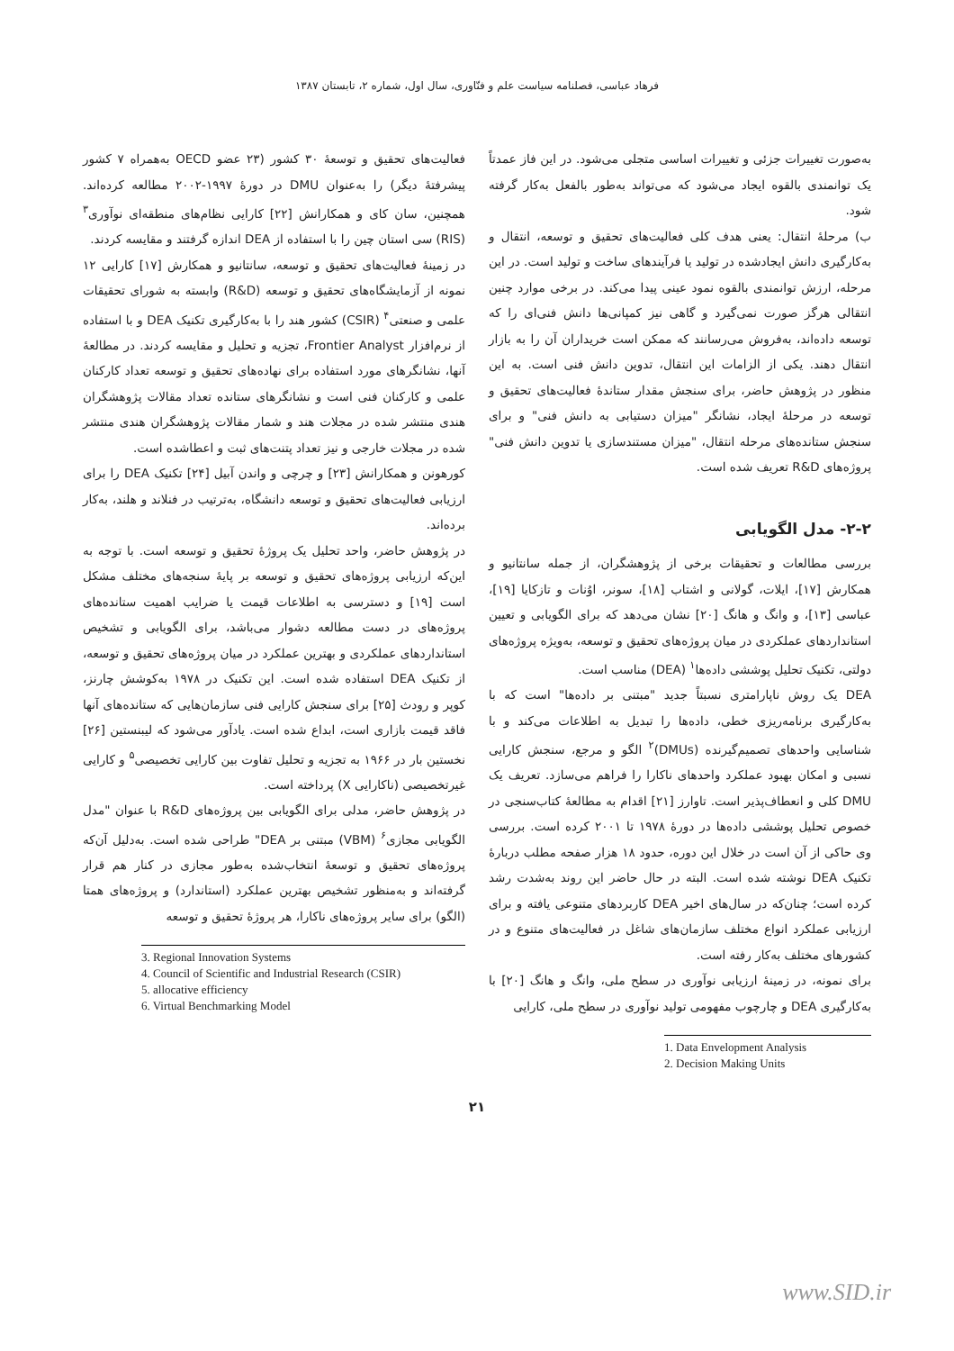فرهاد عباسی، فصلنامه سیاست علم و فنّاوری، سال اول، شماره ۲، تابستان ۱۳۸۷
به‌صورت تغییرات جزئی و تغییرات اساسی متجلی می‌شود. در این فاز عمدتاً یک توانمندی بالقوه ایجاد می‌شود که می‌تواند به‌طور بالفعل به‌کار گرفته شود.
ب) مرحلهٔ انتقال: یعنی هدف کلی فعالیت‌های تحقیق و توسعه، انتقال و به‌کارگیری دانش ایجادشده در تولید یا فرآیندهای ساخت و تولید است. در این مرحله، ارزش توانمندی بالقوه نمود عینی پیدا می‌کند. در برخی موارد چنین انتقالی هرگز صورت نمی‌گیرد و گاهی نیز کمپانی‌ها دانش فنی‌ای را که توسعه داده‌اند، به‌فروش می‌رسانند که ممکن است خریداران آن را به بازار انتقال دهند. یکی از الزامات این انتقال، تدوین دانش فنی است. به این منظور در پژوهش حاضر، برای سنجش مقدار ستاندهٔ فعالیت‌های تحقیق و توسعه در مرحلهٔ ایجاد، نشانگر "میزان دستیابی به دانش فنی" و برای سنجش ستانده‌های مرحله انتقال، "میزان مستندسازی یا تدوین دانش فنی" پروژه‌های R&D تعریف شده است.
۲-۲- مدل الگویابی
بررسی مطالعات و تحقیقات برخی از پژوهشگران، از جمله سانتانیو و همکارش [۱۷]، ایلات، گولانی و اشتاب [۱۸]، سونر، اوُنات و تازکایا [۱۹]، عباسی [۱۳]، و وانگ و هانگ [۲۰] نشان می‌دهد که برای الگویابی و تعیین استانداردهای عملکردی در میان پروژه‌های تحقیق و توسعه، به‌ویژه پروژه‌های دولتی، تکنیک تحلیل پوششی داده‌ها<sup>۱</sup> (DEA) مناسب است.
DEA یک روش ناپارامتری نسبتاً جدید "مبتنی بر داده‌ها" است که با به‌کارگیری برنامه‌ریزی خطی، داده‌ها را تبدیل به اطلاعات می‌کند و با شناسایی واحدهای تصمیم‌گیرنده (DMUs)<sup>۲</sup> الگو و مرجع، سنجش کارایی نسبی و امکان بهبود عملکرد واحدهای ناکارا را فراهم می‌سازد. تعریف یک DMU کلی و انعطاف‌پذیر است. تاوارز [۲۱] اقدام به مطالعهٔ کتاب‌سنجی در خصوص تحلیل پوششی داده‌ها در دورهٔ ۱۹۷۸ تا ۲۰۰۱ کرده است. بررسی وی حاکی از آن است در خلال این دوره، حدود ۱۸ هزار صفحه مطلب دربارهٔ تکنیک DEA نوشته شده است. البته در حال حاضر این روند به‌شدت رشد کرده است؛ چنان‌که در سال‌های اخیر DEA کاربردهای متنوعی یافته و برای ارزیابی عملکرد انواع مختلف سازمان‌های شاغل در فعالیت‌های متنوع و در کشورهای مختلف به‌کار رفته است.
برای نمونه، در زمینهٔ ارزیابی نوآوری در سطح ملی، وانگ و هانگ [۲۰] با به‌کارگیری DEA و چارچوب مفهومی تولید نوآوری در سطح ملی، کارایی
1. Data Envelopment Analysis
2. Decision Making Units
فعالیت‌های تحقیق و توسعهٔ ۳۰ کشور (۲۳ عضو OECD به‌همراه ۷ کشور پیشرفتهٔ دیگر) را به‌عنوان DMU در دورهٔ ۱۹۹۷-۲۰۰۲ مطالعه کرده‌اند. همچنین، سان کای و همکارانش [۲۲] کارایی نظام‌های منطقه‌ای نوآوری<sup>۳</sup> (RIS) سی استان چین را با استفاده از DEA اندازه گرفتند و مقایسه کردند.
در زمینهٔ فعالیت‌های تحقیق و توسعه، سانتانیو و همکارش [۱۷] کارایی ۱۲ نمونه از آزمایشگاه‌های تحقیق و توسعه (R&D) وابسته به شورای تحقیقات علمی و صنعتی<sup>۴</sup> (CSIR) کشور هند را با به‌کارگیری تکنیک DEA و با استفاده از نرم‌افزار Frontier Analyst، تجزیه و تحلیل و مقایسه کردند. در مطالعهٔ آنها، نشانگرهای مورد استفاده برای نهاده‌های تحقیق و توسعه تعداد کارکنان علمی و کارکنان فنی است و نشانگرهای ستانده تعداد مقالات پژوهشگران هندی منتشر شده در مجلات هند و شمار مقالات پژوهشگران هندی منتشر شده در مجلات خارجی و نیز تعداد پتنت‌های ثبت و اعطاشده است.
کورهونن و همکارانش [۲۳] و چرچی و واندن آبیل [۲۴] تکنیک DEA را برای ارزیابی فعالیت‌های تحقیق و توسعه دانشگاه، به‌ترتیب در فنلاند و هلند، به‌کار برده‌اند.
در پژوهش حاضر، واحد تحلیل یک پروژهٔ تحقیق و توسعه است. با توجه به این‌که ارزیابی پروژه‌های تحقیق و توسعه بر پایهٔ سنجه‌های مختلف مشکل است [۱۹] و دسترسی به اطلاعات قیمت یا ضرایب اهمیت ستانده‌های پروژه‌های در دست مطالعه دشوار می‌باشد، برای الگویابی و تشخیص استانداردهای عملکردی و بهترین عملکرد در میان پروژه‌های تحقیق و توسعه، از تکنیک DEA استفاده شده است. این تکنیک در ۱۹۷۸ به‌کوشش چارنز، کوپر و رودث [۲۵] برای سنجش کارایی فنی سازمان‌هایی که ستانده‌های آنها فاقد قیمت بازاری است، ابداع شده است. یادآور می‌شود که لیبنستین [۲۶] نخستین بار در ۱۹۶۶ به تجزیه و تحلیل تفاوت بین کارایی تخصیصی<sup>۵</sup> و کارایی غیرتخصیصی (ناکارایی X) پرداخته است.
در پژوهش حاضر، مدلی برای الگویابی بین پروژه‌های R&D با عنوان "مدل الگویابی مجازی<sup>۶</sup> (VBM) مبتنی بر DEA" طراحی شده است. به‌دلیل آن‌که پروژه‌های تحقیق و توسعهٔ انتخاب‌شده به‌طور مجازی در کنار هم قرار گرفته‌اند و به‌منظور تشخیص بهترین عملکرد (استاندارد) و پروژه‌های همتا (الگو) برای سایر پروژه‌های ناکارا، هر پروژهٔ تحقیق و توسعه
3. Regional Innovation Systems
4. Council of Scientific and Industrial Research (CSIR)
5. allocative efficiency
6. Virtual Benchmarking Model
۲۱
www.SID.ir